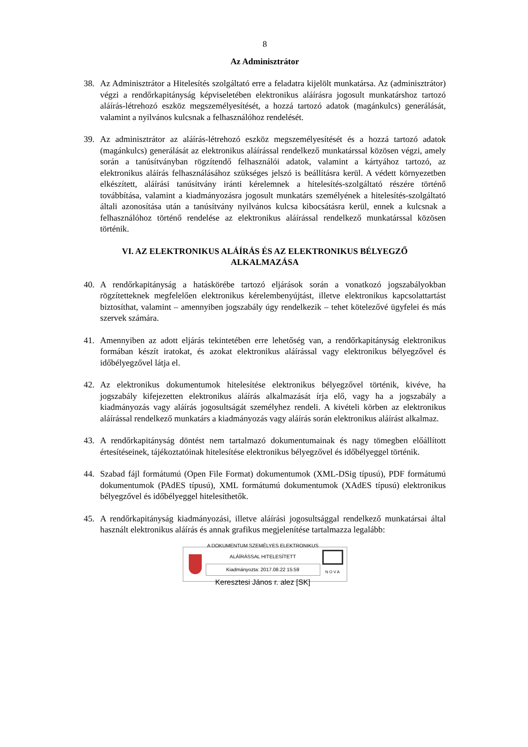8
Az Adminisztrátor
38. Az Adminisztrátor a Hitelesítés szolgáltató erre a feladatra kijelölt munkatársa. Az (adminisztrátor) végzi a rendőrkapitányság képviseletében elektronikus aláírásra jogosult munkatárshoz tartozó aláírás-létrehozó eszköz megszemélyesítését, a hozzá tartozó adatok (magánkulcs) generálását, valamint a nyilvános kulcsnak a felhasználóhoz rendelését.
39. Az adminisztrátor az aláírás-létrehozó eszköz megszemélyesítését és a hozzá tartozó adatok (magánkulcs) generálását az elektronikus aláírással rendelkező munkatárssal közösen végzi, amely során a tanúsítványban rögzítendő felhasználói adatok, valamint a kártyához tartozó, az elektronikus aláírás felhasználásához szükséges jelszó is beállításra kerül. A védett környezetben elkészített, aláírási tanúsítvány iránti kérelemnek a hitelesítés-szolgáltató részére történő továbbítása, valamint a kiadmányozásra jogosult munkatárs személyének a hitelesítés-szolgáltató általi azonosítása után a tanúsítvány nyilvános kulcsa kibocsátásra kerül, ennek a kulcsnak a felhasználóhoz történő rendelése az elektronikus aláírással rendelkező munkatárssal közösen történik.
VI. AZ ELEKTRONIKUS ALÁÍRÁS ÉS AZ ELEKTRONIKUS BÉLYEGZŐ
ALKALMAZÁSA
40. A rendőrkapitányság a hatáskörébe tartozó eljárások során a vonatkozó jogszabályokban rögzítetteknek megfelelően elektronikus kérelembenyújtást, illetve elektronikus kapcsolattartást biztosíthat, valamint – amennyiben jogszabály úgy rendelkezik – tehet kötelezővé ügyfelei és más szervek számára.
41. Amennyiben az adott eljárás tekintetében erre lehetőség van, a rendőrkapitányság elektronikus formában készít iratokat, és azokat elektronikus aláírással vagy elektronikus bélyegzővel és időbélyegzővel látja el.
42. Az elektronikus dokumentumok hitelesítése elektronikus bélyegzővel történik, kivéve, ha jogszabály kifejezetten elektronikus aláírás alkalmazását írja elő, vagy ha a jogszabály a kiadmányozás vagy aláírás jogosultságát személyhez rendeli. A kivételi körben az elektronikus aláírással rendelkező munkatárs a kiadmányozás vagy aláírás során elektronikus aláírást alkalmaz.
43. A rendőrkapitányság döntést nem tartalmazó dokumentumainak és nagy tömegben előállított értesítéseinek, tájékoztatóinak hitelesítése elektronikus bélyegzővel és időbélyeggel történik.
44. Szabad fájl formátumú (Open File Format) dokumentumok (XML-DSig típusú), PDF formátumú dokumentumok (PAdES típusú), XML formátumú dokumentumok (XAdES típusú) elektronikus bélyegzővel és időbélyeggel hitelesíthetők.
45. A rendőrkapitányság kiadmányozási, illetve aláírási jogosultsággal rendelkező munkatársai által használt elektronikus aláírás és annak grafikus megjelenítése tartalmazza legalább:
A DOKUMENTUM SZEMÉLYES ELEKTRONIKUS ALÁÍRÁSSAL HITELESÍTETT
Kiadmányozta: 2017.08.22 15:59
Keresztesi János r. alez [SK]
N O V A